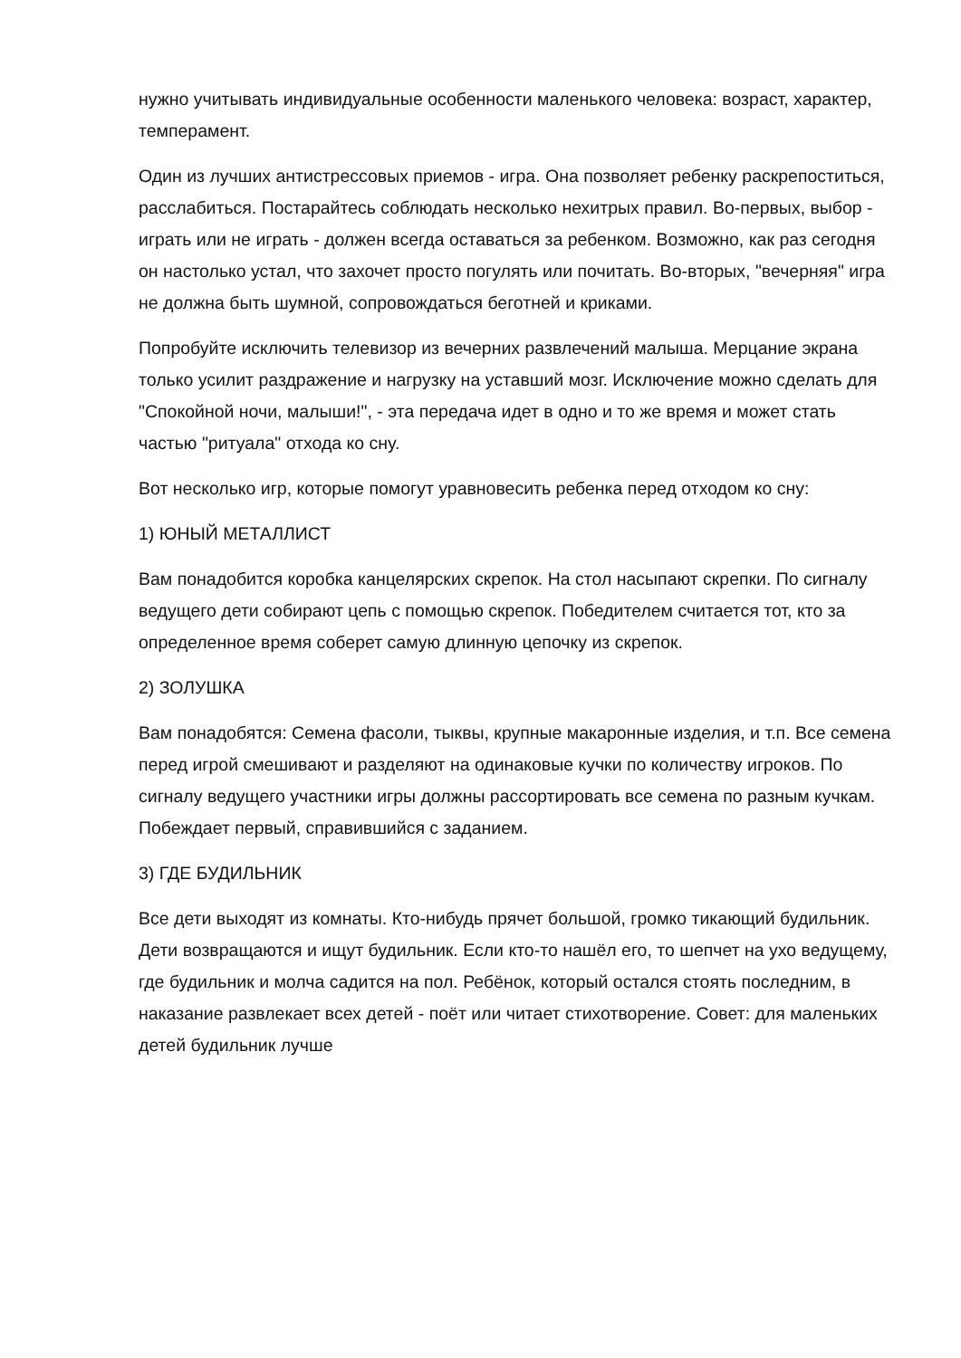нужно учитывать индивидуальные особенности маленького человека: возраст, характер, темперамент.
Один из лучших антистрессовых приемов - игра. Она позволяет ребенку раскрепоститься, расслабиться. Постарайтесь соблюдать несколько нехитрых правил. Во-первых, выбор - играть или не играть - должен всегда оставаться за ребенком. Возможно, как раз сегодня он настолько устал, что захочет просто погулять или почитать. Во-вторых, "вечерняя" игра не должна быть шумной, сопровождаться беготней и криками.
Попробуйте исключить телевизор из вечерних развлечений малыша. Мерцание экрана только усилит раздражение и нагрузку на уставший мозг. Исключение можно сделать для "Спокойной ночи, малыши!", - эта передача идет в одно и то же время и может стать частью "ритуала" отхода ко сну.
Вот несколько игр, которые помогут уравновесить ребенка перед отходом ко сну:
1) ЮНЫЙ МЕТАЛЛИСТ
Вам понадобится коробка канцелярских скрепок. На стол насыпают скрепки. По сигналу ведущего дети собирают цепь с помощью скрепок. Победителем считается тот, кто за определенное время соберет самую длинную цепочку из скрепок.
2) ЗОЛУШКА
Вам понадобятся: Семена фасоли, тыквы, крупные макаронные изделия, и т.п. Все семена перед игрой смешивают и разделяют на одинаковые кучки по количеству игроков. По сигналу ведущего участники игры должны рассортировать все семена по разным кучкам. Побеждает первый, справившийся с заданием.
3) ГДЕ БУДИЛЬНИК
Все дети выходят из комнаты. Кто-нибудь прячет большой, громко тикающий будильник. Дети возвращаются и ищут будильник. Если кто-то нашёл его, то шепчет на ухо ведущему, где будильник и молча садится на пол. Ребёнок, который остался стоять последним, в наказание развлекает всех детей - поёт или читает стихотворение. Совет: для маленьких детей будильник лучше